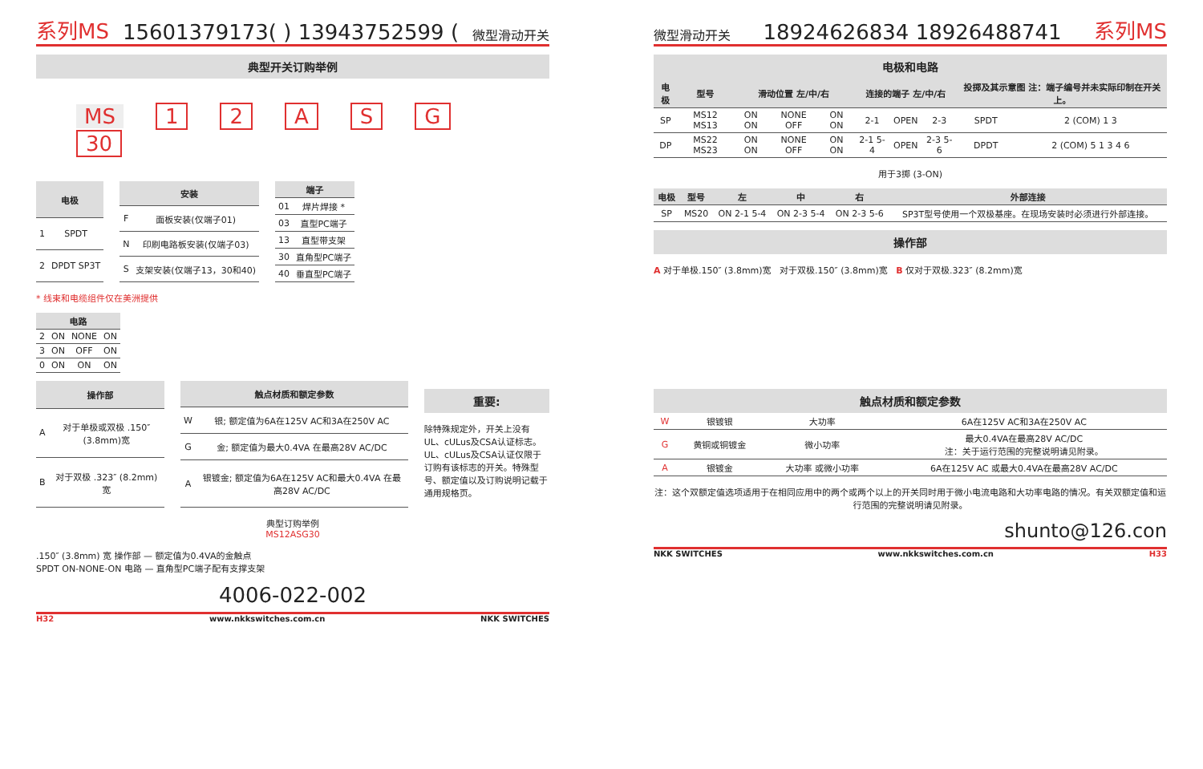系列MS 15601379173( ) 13943752599 (微型滑动开关
典型开关订购举例
MS 12 ASG 30
| 电极 | |
| --- | --- |
| 1 | SPDT |
| 2 | DPDT SP3T |
| 安装 | |
| --- | --- |
| F | 面板安装(仅端子01) |
| N | 印刷电路板安装(仅端子03) |
| S | 支架安装(仅端子13，30和40) |
| 端子 | |
| --- | --- |
| 01 | 焊片焊接 * |
| 03 | 直型PC端子 |
| 13 | 直型带支架 |
| 30 | 直角型PC端子 |
| 40 | 垂直型PC端子 |
* 线束和电缆组件仅在美洲提供
| 电路 | | | |
| --- | --- | --- | --- |
| 2 | ON | NONE | ON |
| 3 | ON | OFF | ON |
| 0 | ON | ON | ON |
| 操作部 | |
| --- | --- |
| A | 对于单极或双极 .150″ (3.8mm)宽 |
| B | 对于双极 .323″ (8.2mm)宽 |
| 触点材质和额定参数 | |
| --- | --- |
| W | 银; 额定值为6A在125V AC和3A在250V AC |
| G | 金; 额定值为最大0.4VA 在最高28V AC/DC |
| A | 银镀金; 额定值为6A在125V AC和最大0.4VA 在最高28V AC/DC |
重要:
除特殊规定外，开关上没有UL、cULus及CSA认证标志。UL、cULus及CSA认证仅限于订购有该标志的开关。特殊型号、额定值以及订购说明记载于通用规格页。
典型订购举例
MS12ASG30
.150″ (3.8mm) 宽 操作部 — 额定值为0.4VA的金触点
SPDT ON-NONE-ON 电路 — 直角型PC端子配有支撑支架
4006-022-002
H32 www.nkkswitches.com.cn NKK SWITCHES
微型滑动开关 18924626834 18926488741 系列MS
电极和电路
| 电极 | 型号 | 滑动位置 左/中/右 | | | 连接的端子 左/中/右 | | | 投掷及其示意图 注：端子编号并未实际印制在开关上。 | |
| --- | --- | --- | --- | --- | --- | --- | --- | --- | --- |
| SP | MS12 MS13 | ON ON | NONE OFF | ON ON | 2-1 | OPEN | 2-3 | SPDT | 2 (COM) 1 3 |
| DP | MS22 MS23 | ON ON | NONE OFF | ON ON | 2-1 5-4 | OPEN | 2-3 5-6 | DPDT | 2 (COM) 5 1 3 4 6 |
用于3掷 (3-ON)
| 电极 | 型号 | 左 | 中 | 右 | 外部连接 |
| --- | --- | --- | --- | --- | --- |
| SP | MS20 | ON 2-1 5-4 | ON 2-3 5-4 | ON 2-3 5-6 | SP3T型号使用一个双极基座。在现场安装时必须进行外部连接。 |
操作部
A 对于单极.150″ (3.8mm)宽 对于双极.150″ (3.8mm)宽 B 仅对于双极.323″ (8.2mm)宽
触点材质和额定参数
| W | 银镀银 | 大功率 | 6A在125V AC和3A在250V AC |
| G | 黄铜或铜镀金 | 微小功率 | 最大0.4VA在最高28V AC/DC 注：关于运行范围的完整说明请见附录。 |
| A | 银镀金 | 大功率 或微小功率 | 6A在125V AC 或最大0.4VA在最高28V AC/DC |
注：这个双额定值选项适用于在相同应用中的两个或两个以上的开关同时用于微小电流电路和大功率电路的情况。有关双额定值和运行范围的完整说明请见附录。
shunto@126.con
NKK SWITCHES www.nkkswitches.com.cn H33